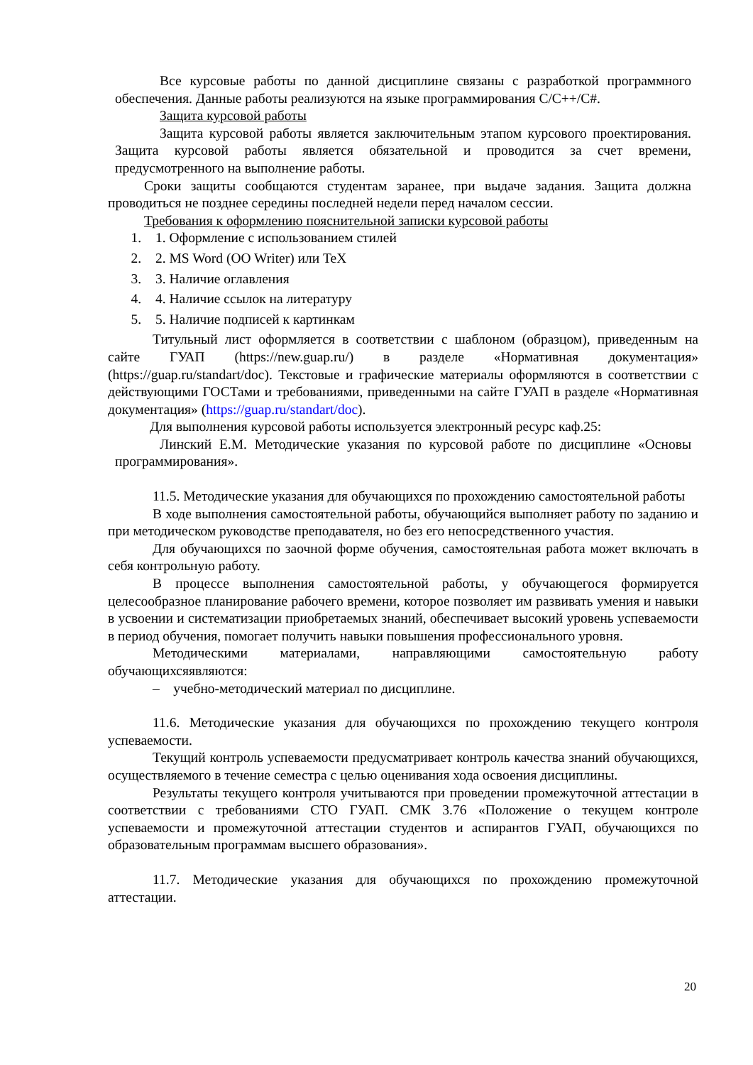Все курсовые работы по данной дисциплине связаны с разработкой программного обеспечения. Данные работы реализуются на языке программирования C/C++/C#.
Защита курсовой работы
Защита курсовой работы является заключительным этапом курсового проектирования. Защита курсовой работы является обязательной и проводится за счет времени, предусмотренного на выполнение работы.
Сроки защиты сообщаются студентам заранее, при выдаче задания. Защита должна проводиться не позднее середины последней недели перед началом сессии.
Требования к оформлению пояснительной записки курсовой работы
1. 1. Оформление с использованием стилей
2. 2. MS Word (OO Writer) или TeX
3. 3. Наличие оглавления
4. 4. Наличие ссылок на литературу
5. 5. Наличие подписей к картинкам
Титульный лист оформляется в соответствии с шаблоном (образцом), приведенным на сайте ГУАП (https://new.guap.ru/) в разделе «Нормативная документация» (https://guap.ru/standart/doc). Текстовые и графические материалы оформляются в соответствии с действующими ГОСТами и требованиями, приведенными на сайте ГУАП в разделе «Нормативная документация» (https://guap.ru/standart/doc).
Для выполнения курсовой работы используется электронный ресурс каф.25:
Линский Е.М. Методические указания по курсовой работе по дисциплине «Основы программирования».
11.5. Методические указания для обучающихся по прохождению самостоятельной работы
В ходе выполнения самостоятельной работы, обучающийся выполняет работу по заданию и при методическом руководстве преподавателя, но без его непосредственного участия.
Для обучающихся по заочной форме обучения, самостоятельная работа может включать в себя контрольную работу.
В процессе выполнения самостоятельной работы, у обучающегося формируется целесообразное планирование рабочего времени, которое позволяет им развивать умения и навыки в усвоении и систематизации приобретаемых знаний, обеспечивает высокий уровень успеваемости в период обучения, помогает получить навыки повышения профессионального уровня.
Методическими материалами, направляющими самостоятельную работу обучающихсяявляются:
– учебно-методический материал по дисциплине.
11.6. Методические указания для обучающихся по прохождению текущего контроля успеваемости.
Текущий контроль успеваемости предусматривает контроль качества знаний обучающихся, осуществляемого в течение семестра с целью оценивания хода освоения дисциплины.
Результаты текущего контроля учитываются при проведении промежуточной аттестации в соответствии с требованиями СТО ГУАП. СМК 3.76 «Положение о текущем контроле успеваемости и промежуточной аттестации студентов и аспирантов ГУАП, обучающихся по образовательным программам высшего образования».
11.7. Методические указания для обучающихся по прохождению промежуточной аттестации.
20